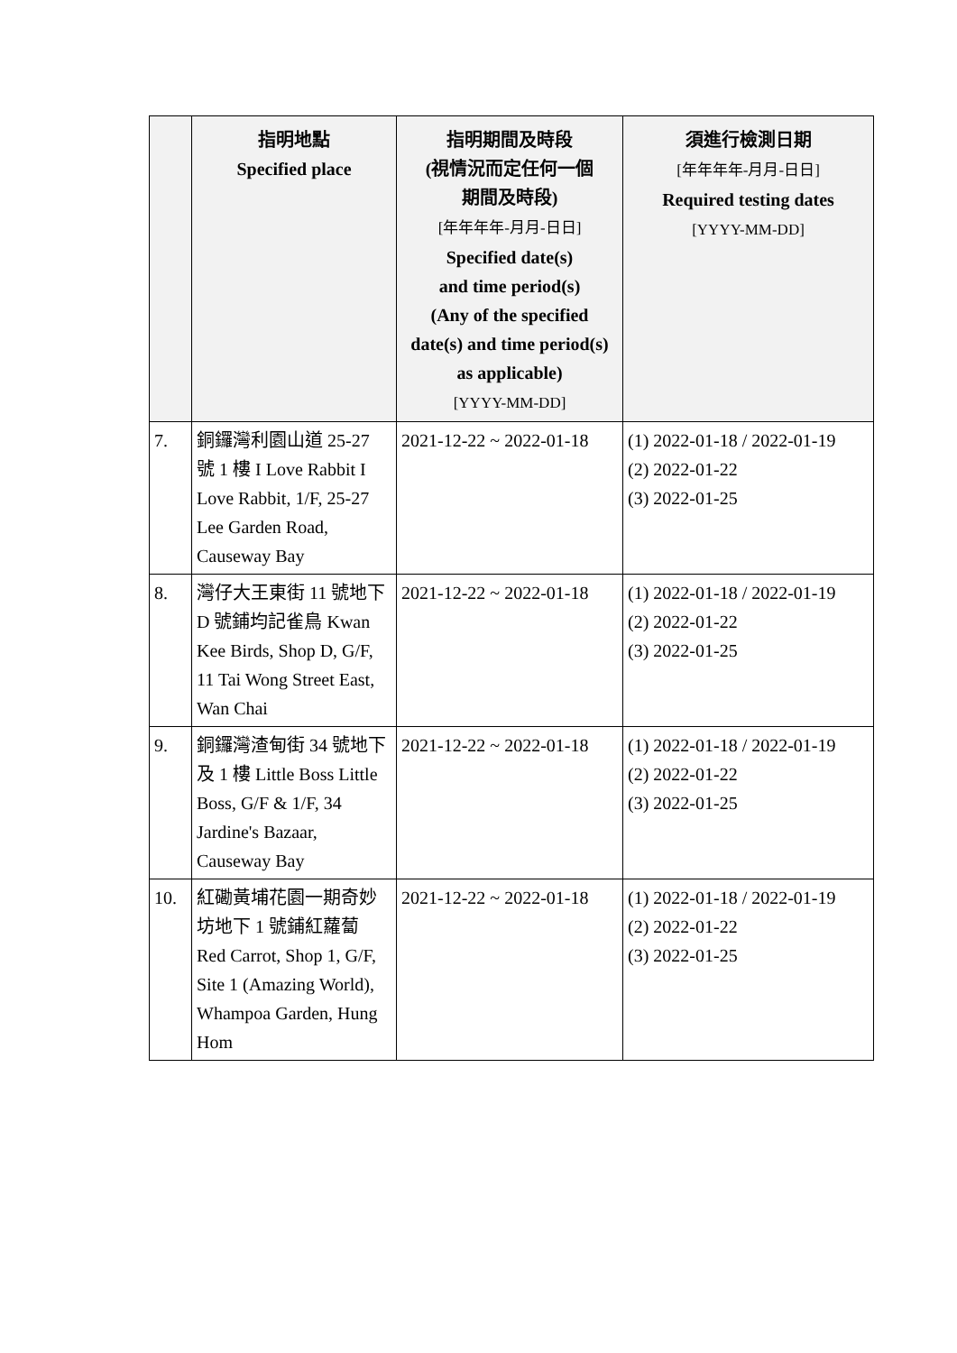| | 指明地點 Specified place | 指明期間及時段 (視情況而定任何一個 期間及時段) [年年年年-月月-日日] Specified date(s) and time period(s) (Any of the specified date(s) and time period(s) as applicable) [YYYY-MM-DD] | 須進行檢測日期 [年年年年-月月-日日] Required testing dates [YYYY-MM-DD] |
| --- | --- | --- | --- |
| 7. | 銅鑼灣利園山道 25-27 號 1 樓 I Love Rabbit I Love Rabbit, 1/F, 25-27 Lee Garden Road, Causeway Bay | 2021-12-22 ~ 2022-01-18 | (1) 2022-01-18 / 2022-01-19 (2) 2022-01-22 (3) 2022-01-25 |
| 8. | 灣仔大王東街 11 號地下 D 號鋪均記雀鳥 Kwan Kee Birds, Shop D, G/F, 11 Tai Wong Street East, Wan Chai | 2021-12-22 ~ 2022-01-18 | (1) 2022-01-18 / 2022-01-19 (2) 2022-01-22 (3) 2022-01-25 |
| 9. | 銅鑼灣渣甸街 34 號地下及 1 樓 Little Boss Little Boss, G/F & 1/F, 34 Jardine's Bazaar, Causeway Bay | 2021-12-22 ~ 2022-01-18 | (1) 2022-01-18 / 2022-01-19 (2) 2022-01-22 (3) 2022-01-25 |
| 10. | 紅磡黃埔花園一期奇妙坊地下 1 號鋪紅蘿蔔 Red Carrot, Shop 1, G/F, Site 1 (Amazing World), Whampoa Garden, Hung Hom | 2021-12-22 ~ 2022-01-18 | (1) 2022-01-18 / 2022-01-19 (2) 2022-01-22 (3) 2022-01-25 |